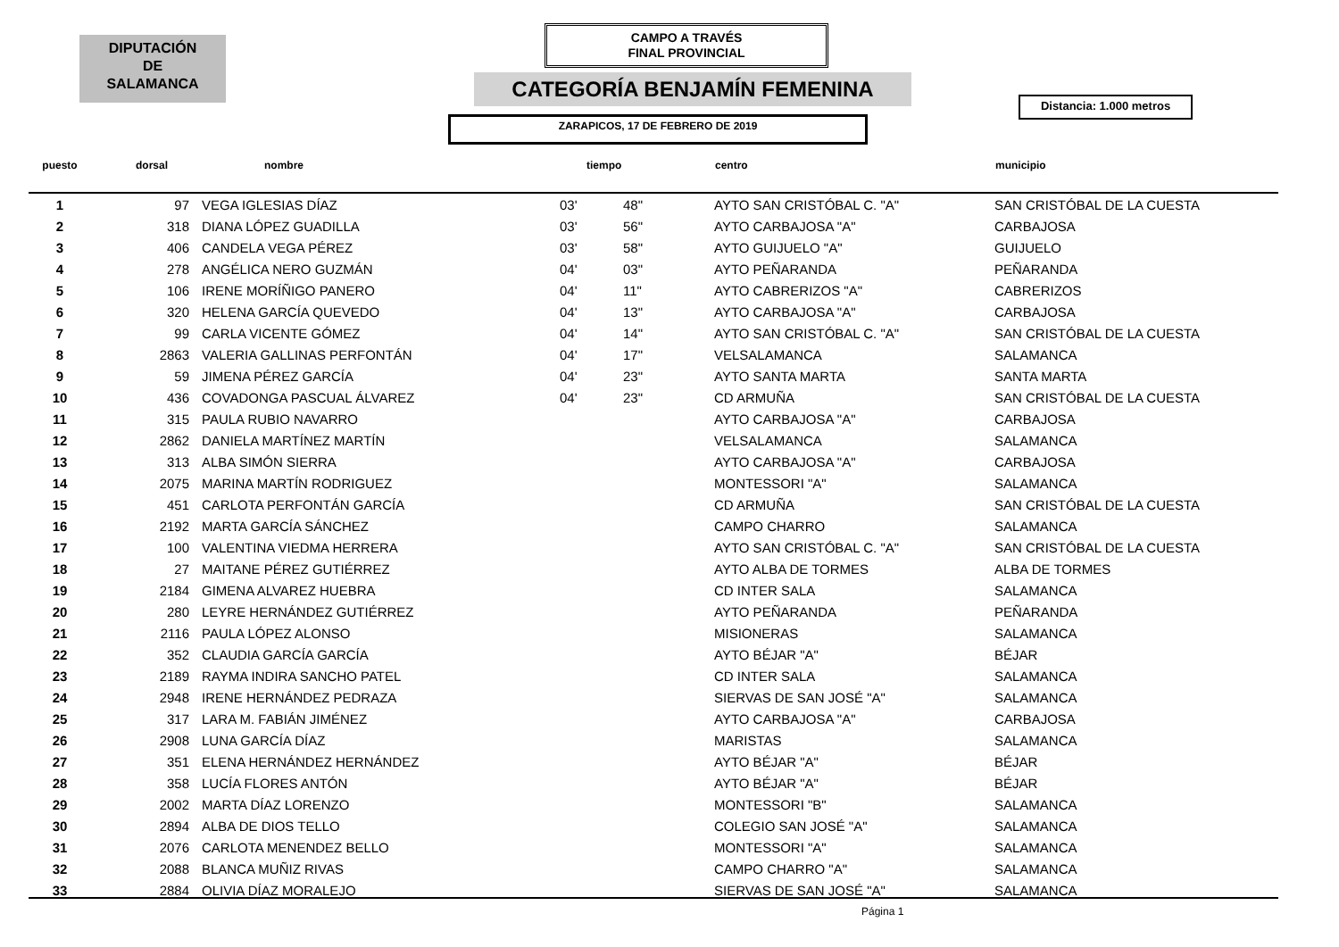DIPUTACIÓN
DE
SALAMANCA
CAMPO A TRAVÉS
FINAL PROVINCIAL
CATEGORÍA BENJAMÍN FEMENINA
Distancia: 1.000 metros
ZARAPICOS, 17 DE FEBRERO DE 2019
| puesto | dorsal | nombre | tiempo | | centro | municipio |
| --- | --- | --- | --- | --- | --- | --- |
| 1 | 97 | VEGA IGLESIAS DÍAZ | 03' | 48" | AYTO SAN CRISTÓBAL C. "A" | SAN CRISTÓBAL DE LA CUESTA |
| 2 | 318 | DIANA LÓPEZ GUADILLA | 03' | 56" | AYTO CARBAJOSA "A" | CARBAJOSA |
| 3 | 406 | CANDELA VEGA PÉREZ | 03' | 58" | AYTO GUIJUELO "A" | GUIJUELO |
| 4 | 278 | ANGÉLICA NERO GUZMÁN | 04' | 03" | AYTO PEÑARANDA | PEÑARANDA |
| 5 | 106 | IRENE MORÍÑIGO PANERO | 04' | 11" | AYTO CABRERIZOS "A" | CABRERIZOS |
| 6 | 320 | HELENA GARCÍA QUEVEDO | 04' | 13" | AYTO CARBAJOSA "A" | CARBAJOSA |
| 7 | 99 | CARLA VICENTE GÓMEZ | 04' | 14" | AYTO SAN CRISTÓBAL C. "A" | SAN CRISTÓBAL DE LA CUESTA |
| 8 | 2863 | VALERIA GALLINAS PERFONTÁN | 04' | 17" | VELSALAMANCA | SALAMANCA |
| 9 | 59 | JIMENA PÉREZ GARCÍA | 04' | 23" | AYTO SANTA MARTA | SANTA MARTA |
| 10 | 436 | COVADONGA PASCUAL ÁLVAREZ | 04' | 23" | CD ARMUÑA | SAN CRISTÓBAL DE LA CUESTA |
| 11 | 315 | PAULA RUBIO NAVARRO | | | AYTO CARBAJOSA "A" | CARBAJOSA |
| 12 | 2862 | DANIELA MARTÍNEZ MARTÍN | | | VELSALAMANCA | SALAMANCA |
| 13 | 313 | ALBA SIMÓN SIERRA | | | AYTO CARBAJOSA "A" | CARBAJOSA |
| 14 | 2075 | MARINA MARTÍN RODRIGUEZ | | | MONTESSORI "A" | SALAMANCA |
| 15 | 451 | CARLOTA PERFONTÁN GARCÍA | | | CD ARMUÑA | SAN CRISTÓBAL DE LA CUESTA |
| 16 | 2192 | MARTA GARCÍA SÁNCHEZ | | | CAMPO CHARRO | SALAMANCA |
| 17 | 100 | VALENTINA VIEDMA HERRERA | | | AYTO SAN CRISTÓBAL C. "A" | SAN CRISTÓBAL DE LA CUESTA |
| 18 | 27 | MAITANE PÉREZ GUTIÉRREZ | | | AYTO ALBA DE TORMES | ALBA DE TORMES |
| 19 | 2184 | GIMENA ALVAREZ HUEBRA | | | CD INTER SALA | SALAMANCA |
| 20 | 280 | LEYRE HERNÁNDEZ GUTIÉRREZ | | | AYTO PEÑARANDA | PEÑARANDA |
| 21 | 2116 | PAULA LÓPEZ ALONSO | | | MISIONERAS | SALAMANCA |
| 22 | 352 | CLAUDIA GARCÍA GARCÍA | | | AYTO BÉJAR "A" | BÉJAR |
| 23 | 2189 | RAYMA INDIRA SANCHO PATEL | | | CD INTER SALA | SALAMANCA |
| 24 | 2948 | IRENE HERNÁNDEZ PEDRAZA | | | SIERVAS DE SAN JOSÉ "A" | SALAMANCA |
| 25 | 317 | LARA M. FABIÁN JIMÉNEZ | | | AYTO CARBAJOSA "A" | CARBAJOSA |
| 26 | 2908 | LUNA GARCÍA DÍAZ | | | MARISTAS | SALAMANCA |
| 27 | 351 | ELENA HERNÁNDEZ HERNÁNDEZ | | | AYTO BÉJAR "A" | BÉJAR |
| 28 | 358 | LUCÍA FLORES ANTÓN | | | AYTO BÉJAR "A" | BÉJAR |
| 29 | 2002 | MARTA DÍAZ LORENZO | | | MONTESSORI "B" | SALAMANCA |
| 30 | 2894 | ALBA DE DIOS TELLO | | | COLEGIO SAN JOSÉ "A" | SALAMANCA |
| 31 | 2076 | CARLOTA MENENDEZ BELLO | | | MONTESSORI "A" | SALAMANCA |
| 32 | 2088 | BLANCA MUÑIZ RIVAS | | | CAMPO CHARRO "A" | SALAMANCA |
| 33 | 2884 | OLIVIA DÍAZ MORALEJO | | | SIERVAS DE SAN JOSÉ "A" | SALAMANCA |
Página 1